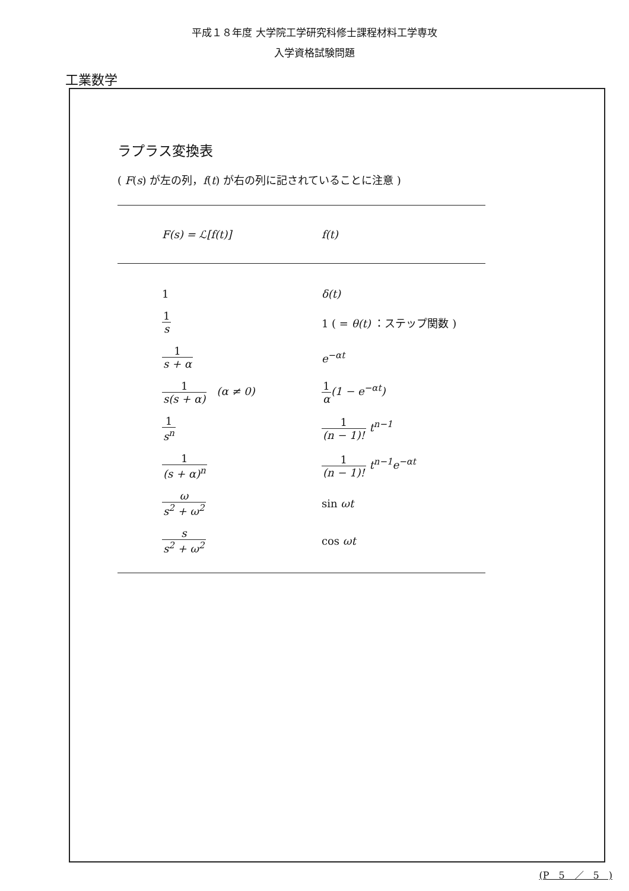平成１８年度 大学院工学研究科修士課程材料工学専攻
入学資格試験問題
工業数学
ラプラス変換表
( F(s) が左の列，f(t) が右の列に記されていることに注意 )
| F ( s ) = ℒ[ f ( t )] | f ( t ) |
| --- | --- |
| 1 | δ(t) |
| 1 s | 1 ( = θ(t) ：ステップ関数 ) |
| 1 s + α | e<sup>−αt</sup> |
| 1 s(s + α) (α ≠ 0) | 1 α (1 − e<sup>−αt</sup>) |
| 1 s<sup>n</sup> | 1 (n − 1)! t<sup>n−1</sup> |
| 1 (s + α)<sup>n</sup> | 1 (n − 1)! t<sup>n−1</sup>e<sup>−αt</sup> |
| ω s<sup>2</sup> + ω<sup>2</sup> | sin ωt |
| s s<sup>2</sup> + ω<sup>2</sup> | cos ωt |
(P　5　／　5　)